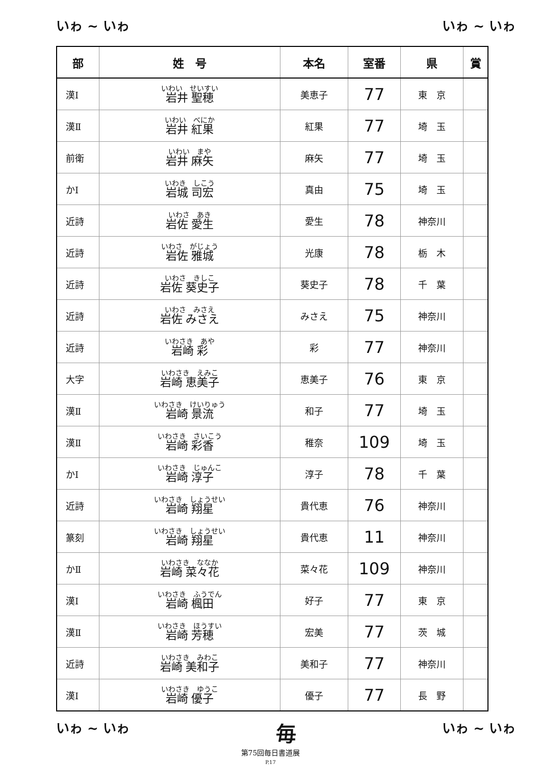いゎ ~ いゎ いゎ ~ いゎ
| 部 | 姓 号 | 本名 | 室番 | 県 | 賞 |
| --- | --- | --- | --- | --- | --- |
| 漢Ⅰ | いわい せいすい 岩井 聖穂 | 美恵子 | 77 | 東 京 | |
| 漢Ⅱ | いわい べにか 岩井 紅果 | 紅果 | 77 | 埼 玉 | |
| 前衛 | いわい まや 岩井 麻矢 | 麻矢 | 77 | 埼 玉 | |
| かⅠ | いわき しこう 岩城 司宏 | 真由 | 75 | 埼 玉 | |
| 近詩 | いわさ あき 岩佐 愛生 | 愛生 | 78 | 神奈川 | |
| 近詩 | いわさ がじょう 岩佐 雅城 | 光康 | 78 | 栃 木 | |
| 近詩 | いわさ きしこ 岩佐 葵史子 | 葵史子 | 78 | 千 葉 | |
| 近詩 | いわさ みさえ 岩佐 みさえ | みさえ | 75 | 神奈川 | |
| 近詩 | いわさき あや 岩崎 彩 | 彩 | 77 | 神奈川 | |
| 大字 | いわさき えみこ 岩崎 恵美子 | 恵美子 | 76 | 東 京 | |
| 漢Ⅱ | いわさき けいりゅう 岩崎 景流 | 和子 | 77 | 埼 玉 | |
| 漢Ⅱ | いわさき さいこう 岩崎 彩香 | 稚奈 | 109 | 埼 玉 | |
| かⅠ | いわさき じゅんこ 岩崎 淳子 | 淳子 | 78 | 千 葉 | |
| 近詩 | いわさき しょうせい 岩崎 翔星 | 貴代恵 | 76 | 神奈川 | |
| 篆刻 | いわさき しょうせい 岩崎 翔星 | 貴代恵 | 11 | 神奈川 | |
| かⅡ | いわさき ななか 岩崎 菜々花 | 菜々花 | 109 | 神奈川 | |
| 漢Ⅰ | いわさき ふうでん 岩崎 楓田 | 好子 | 77 | 東 京 | |
| 漢Ⅱ | いわさき ほうすい 岩崎 芳穂 | 宏美 | 77 | 茨 城 | |
| 近詩 | いわさき みわこ 岩崎 美和子 | 美和子 | 77 | 神奈川 | |
| 漢Ⅰ | いわさき ゆうこ 岩崎 優子 | 優子 | 77 | 長 野 | |
いゎ ~ いゎ 毎 いゎ ~ いゎ
第75回毎日書道展
P.17